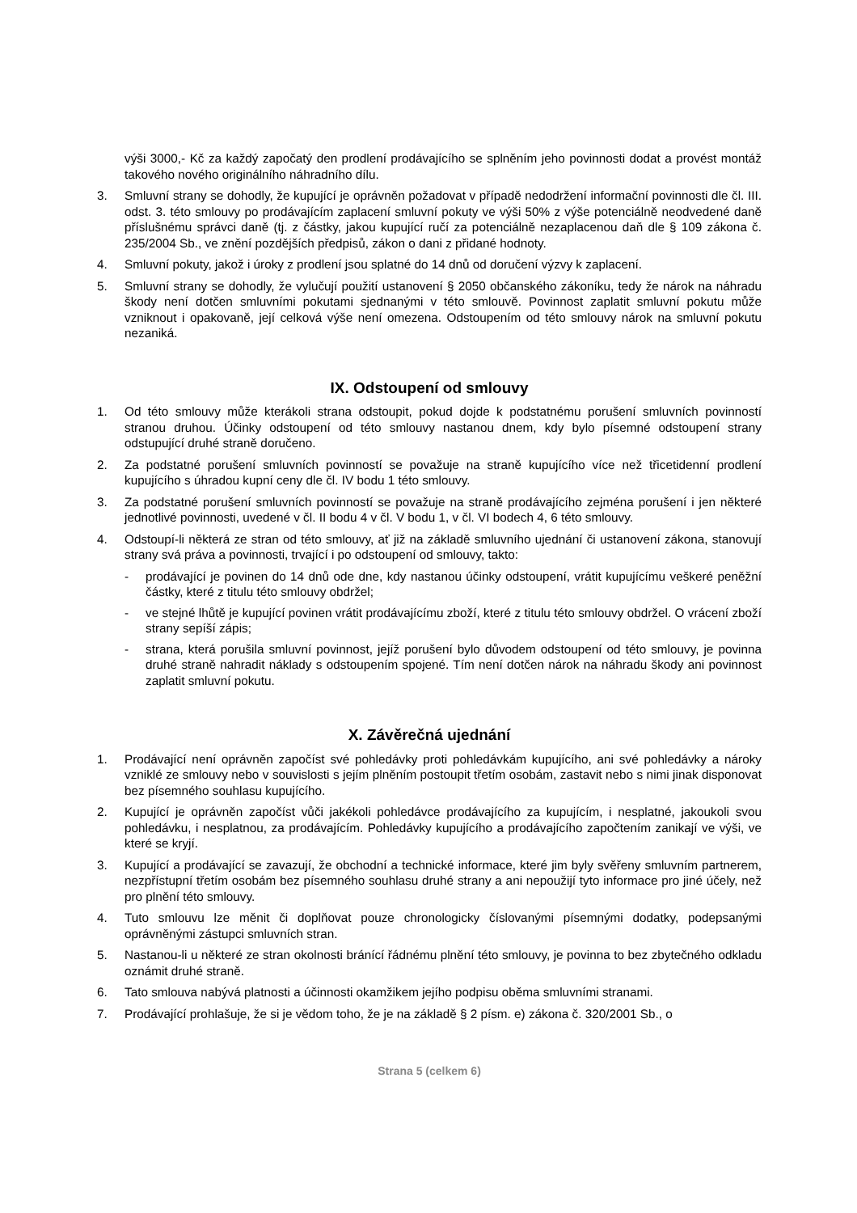výši 3000,- Kč za každý započatý den prodlení prodávajícího se splněním jeho povinnosti dodat a provést montáž takového nového originálního náhradního dílu.
3. Smluvní strany se dohodly, že kupující je oprávněn požadovat v případě nedodržení informační povinnosti dle čl. III. odst. 3. této smlouvy po prodávajícím zaplacení smluvní pokuty ve výši 50% z výše potenciálně neodvedené daně příslušnému správci daně (tj. z částky, jakou kupující ručí za potenciálně nezaplacenou daň dle § 109 zákona č. 235/2004 Sb., ve znění pozdějších předpisů, zákon o dani z přidané hodnoty.
4. Smluvní pokuty, jakož i úroky z prodlení jsou splatné do 14 dnů od doručení výzvy k zaplacení.
5. Smluvní strany se dohodly, že vylučují použití ustanovení § 2050 občanského zákoníku, tedy že nárok na náhradu škody není dotčen smluvními pokutami sjednanými v této smlouvě. Povinnost zaplatit smluvní pokutu může vzniknout i opakovaně, její celková výše není omezena. Odstoupením od této smlouvy nárok na smluvní pokutu nezaniká.
IX. Odstoupení od smlouvy
1. Od této smlouvy může kterákoli strana odstoupit, pokud dojde k podstatnému porušení smluvních povinností stranou druhou. Účinky odstoupení od této smlouvy nastanou dnem, kdy bylo písemné odstoupení strany odstupující druhé straně doručeno.
2. Za podstatné porušení smluvních povinností se považuje na straně kupujícího více než třicetidenní prodlení kupujícího s úhradou kupní ceny dle čl. IV bodu 1 této smlouvy.
3. Za podstatné porušení smluvních povinností se považuje na straně prodávajícího zejména porušení i jen některé jednotlivé povinnosti, uvedené v čl. II bodu 4 v čl. V bodu 1, v čl. VI bodech 4, 6 této smlouvy.
4. Odstoupí-li některá ze stran od této smlouvy, ať již na základě smluvního ujednání či ustanovení zákona, stanovují strany svá práva a povinnosti, trvající i po odstoupení od smlouvy, takto:
- prodávající je povinen do 14 dnů ode dne, kdy nastanou účinky odstoupení, vrátit kupujícímu veškeré peněžní částky, které z titulu této smlouvy obdržel;
- ve stejné lhůtě je kupující povinen vrátit prodávajícímu zboží, které z titulu této smlouvy obdržel. O vrácení zboží strany sepíší zápis;
- strana, která porušila smluvní povinnost, jejíž porušení bylo důvodem odstoupení od této smlouvy, je povinna druhé straně nahradit náklady s odstoupením spojené. Tím není dotčen nárok na náhradu škody ani povinnost zaplatit smluvní pokutu.
X. Závěrečná ujednání
1. Prodávající není oprávněn započíst své pohledávky proti pohledávkám kupujícího, ani své pohledávky a nároky vzniklé ze smlouvy nebo v souvislosti s jejím plněním postoupit třetím osobám, zastavit nebo s nimi jinak disponovat bez písemného souhlasu kupujícího.
2. Kupující je oprávněn započíst vůči jakékoli pohledávce prodávajícího za kupujícím, i nesplatné, jakoukoli svou pohledávku, i nesplatnou, za prodávajícím. Pohledávky kupujícího a prodávajícího započtením zanikají ve výši, ve které se kryjí.
3. Kupující a prodávající se zavazují, že obchodní a technické informace, které jim byly svěřeny smluvním partnerem, nezpřístupní třetím osobám bez písemného souhlasu druhé strany a ani nepoužijí tyto informace pro jiné účely, než pro plnění této smlouvy.
4. Tuto smlouvu lze měnit či doplňovat pouze chronologicky číslovanými písemnými dodatky, podepsanými oprávněnými zástupci smluvních stran.
5. Nastanou-li u některé ze stran okolnosti bránící řádnému plnění této smlouvy, je povinna to bez zbytečného odkladu oznámit druhé straně.
6. Tato smlouva nabývá platnosti a účinnosti okamžikem jejího podpisu oběma smluvními stranami.
7. Prodávající prohlašuje, že si je vědom toho, že je na základě § 2 písm. e) zákona č. 320/2001 Sb., o
Strana 5 (celkem 6)